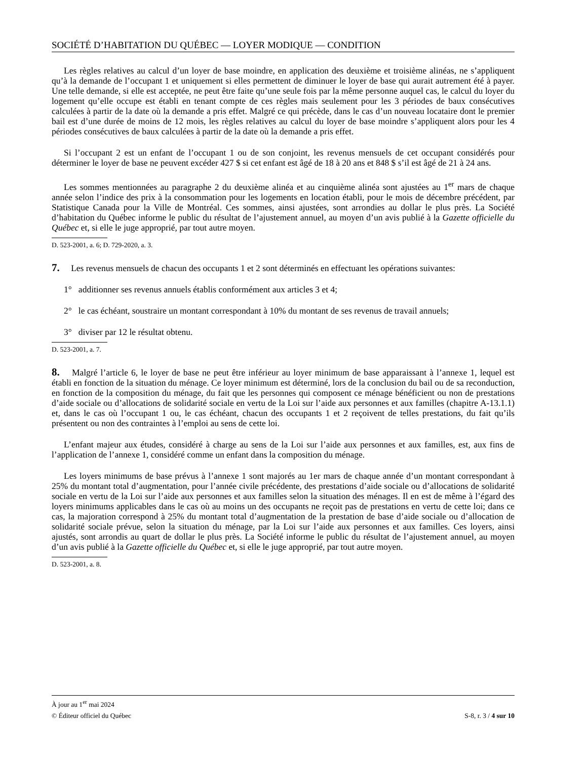SOCIÉTÉ D’HABITATION DU QUÉBEC — LOYER MODIQUE — CONDITION
Les règles relatives au calcul d’un loyer de base moindre, en application des deuxième et troisième alinéas, ne s’appliquent qu’à la demande de l’occupant 1 et uniquement si elles permettent de diminuer le loyer de base qui aurait autrement été à payer. Une telle demande, si elle est acceptée, ne peut être faite qu’une seule fois par la même personne auquel cas, le calcul du loyer du logement qu’elle occupe est établi en tenant compte de ces règles mais seulement pour les 3 périodes de baux consécutives calculées à partir de la date où la demande a pris effet. Malgré ce qui précède, dans le cas d’un nouveau locataire dont le premier bail est d’une durée de moins de 12 mois, les règles relatives au calcul du loyer de base moindre s’appliquent alors pour les 4 périodes consécutives de baux calculées à partir de la date où la demande a pris effet.
Si l’occupant 2 est un enfant de l’occupant 1 ou de son conjoint, les revenus mensuels de cet occupant considérés pour déterminer le loyer de base ne peuvent excéder 427 $ si cet enfant est âgé de 18 à 20 ans et 848 $ s’il est âgé de 21 à 24 ans.
Les sommes mentionnées au paragraphe 2 du deuxième alinéa et au cinquième alinéa sont ajustées au 1<sup>er</sup> mars de chaque année selon l’indice des prix à la consommation pour les logements en location établi, pour le mois de décembre précédent, par Statistique Canada pour la Ville de Montréal. Ces sommes, ainsi ajustées, sont arrondies au dollar le plus près. La Société d’habitation du Québec informe le public du résultat de l’ajustement annuel, au moyen d’un avis publié à la Gazette officielle du Québec et, si elle le juge approprié, par tout autre moyen.
D. 523-2001, a. 6; D. 729-2020, a. 3.
7. Les revenus mensuels de chacun des occupants 1 et 2 sont déterminés en effectuant les opérations suivantes:
1° additionner ses revenus annuels établis conformément aux articles 3 et 4;
2° le cas échéant, soustraire un montant correspondant à 10% du montant de ses revenus de travail annuels;
3° diviser par 12 le résultat obtenu.
D. 523-2001, a. 7.
8. Malgré l’article 6, le loyer de base ne peut être inférieur au loyer minimum de base apparaissant à l’annexe 1, lequel est établi en fonction de la situation du ménage. Ce loyer minimum est déterminé, lors de la conclusion du bail ou de sa reconduction, en fonction de la composition du ménage, du fait que les personnes qui composent ce ménage bénéficient ou non de prestations d’aide sociale ou d’allocations de solidarité sociale en vertu de la Loi sur l’aide aux personnes et aux familles (chapitre A-13.1.1) et, dans le cas où l’occupant 1 ou, le cas échéant, chacun des occupants 1 et 2 reçoivent de telles prestations, du fait qu’ils présentent ou non des contraintes à l’emploi au sens de cette loi.
L’enfant majeur aux études, considéré à charge au sens de la Loi sur l’aide aux personnes et aux familles, est, aux fins de l’application de l’annexe 1, considéré comme un enfant dans la composition du ménage.
Les loyers minimums de base prévus à l’annexe 1 sont majorés au 1er mars de chaque année d’un montant correspondant à 25% du montant total d’augmentation, pour l’année civile précédente, des prestations d’aide sociale ou d’allocations de solidarité sociale en vertu de la Loi sur l’aide aux personnes et aux familles selon la situation des ménages. Il en est de même à l’égard des loyers minimums applicables dans le cas où au moins un des occupants ne reçoit pas de prestations en vertu de cette loi; dans ce cas, la majoration correspond à 25% du montant total d’augmentation de la prestation de base d’aide sociale ou d’allocation de solidarité sociale prévue, selon la situation du ménage, par la Loi sur l’aide aux personnes et aux familles. Ces loyers, ainsi ajustés, sont arrondis au quart de dollar le plus près. La Société informe le public du résultat de l’ajustement annuel, au moyen d’un avis publié à la Gazette officielle du Québec et, si elle le juge approprié, par tout autre moyen.
D. 523-2001, a. 8.
À jour au 1<sup>er</sup> mai 2024
© Éditeur officiel du Québec S-8, r. 3 / 4 sur 10